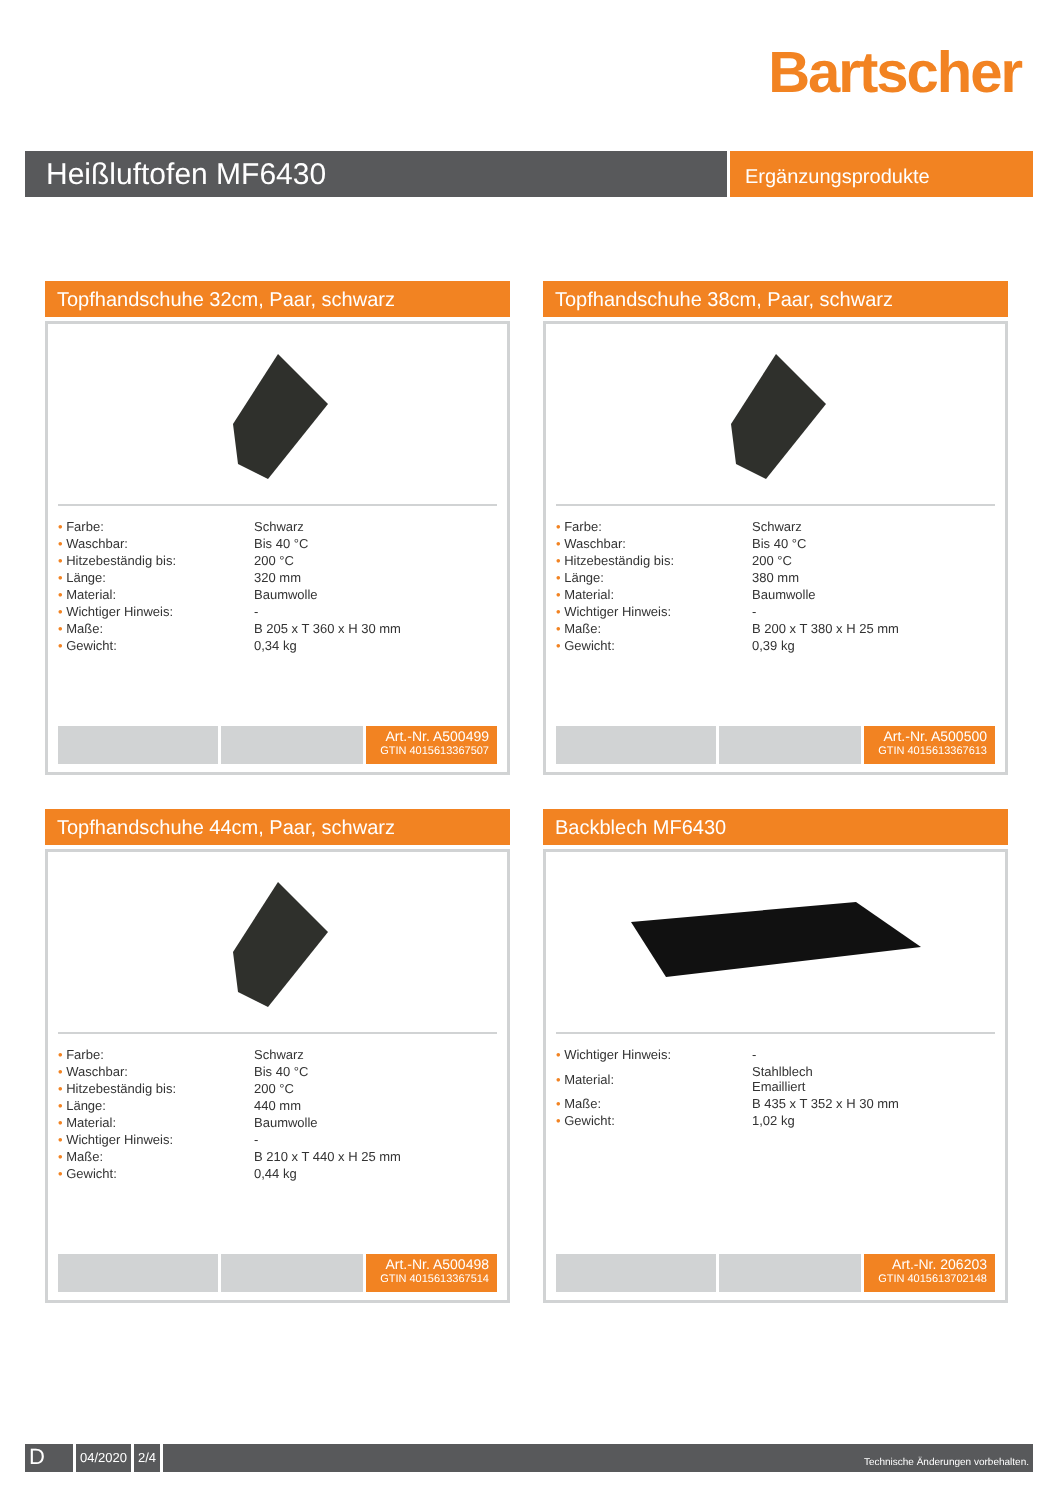Bartscher
Heißluftofen MF6430
Ergänzungsprodukte
Topfhandschuhe 32cm, Paar, schwarz
| • Farbe: | Schwarz |
| • Waschbar: | Bis 40 °C |
| • Hitzebeständig bis: | 200 °C |
| • Länge: | 320 mm |
| • Material: | Baumwolle |
| • Wichtiger Hinweis: | - |
| • Maße: | B 205 x T 360 x H 30 mm |
| • Gewicht: | 0,34 kg |
Art.-Nr. A500499
GTIN 4015613367507
Topfhandschuhe 38cm, Paar, schwarz
| • Farbe: | Schwarz |
| • Waschbar: | Bis 40 °C |
| • Hitzebeständig bis: | 200 °C |
| • Länge: | 380 mm |
| • Material: | Baumwolle |
| • Wichtiger Hinweis: | - |
| • Maße: | B 200 x T 380 x H 25 mm |
| • Gewicht: | 0,39 kg |
Art.-Nr. A500500
GTIN 4015613367613
Topfhandschuhe 44cm, Paar, schwarz
| • Farbe: | Schwarz |
| • Waschbar: | Bis 40 °C |
| • Hitzebeständig bis: | 200 °C |
| • Länge: | 440 mm |
| • Material: | Baumwolle |
| • Wichtiger Hinweis: | - |
| • Maße: | B 210 x T 440 x H 25 mm |
| • Gewicht: | 0,44 kg |
Art.-Nr. A500498
GTIN 4015613367514
Backblech MF6430
| • Wichtiger Hinweis: | - |
| • Material: | Stahlblech Emailliert |
| • Maße: | B 435 x T 352 x H 30 mm |
| • Gewicht: | 1,02 kg |
Art.-Nr. 206203
GTIN 4015613702148
D
04/2020 2/4
Technische Änderungen vorbehalten.